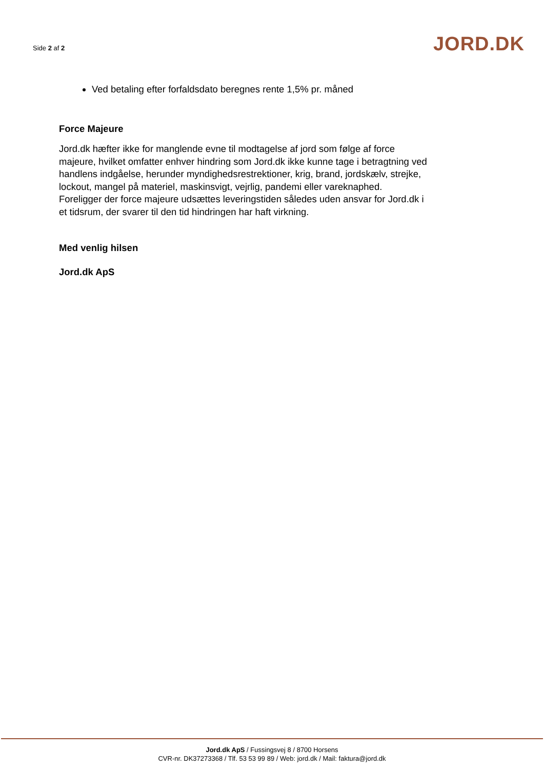Side 2 af 2
JORD.DK
Ved betaling efter forfaldsdato beregnes rente 1,5% pr. måned
Force Majeure
Jord.dk hæfter ikke for manglende evne til modtagelse af jord som følge af force majeure, hvilket omfatter enhver hindring som Jord.dk ikke kunne tage i betragtning ved handlens indgåelse, herunder myndighedsrestrektioner, krig, brand, jordskælv, strejke, lockout, mangel på materiel, maskinsvigt, vejrlig, pandemi eller vareknaphed.
Foreligger der force majeure udsættes leveringstiden således uden ansvar for Jord.dk i et tidsrum, der svarer til den tid hindringen har haft virkning.
Med venlig hilsen
Jord.dk ApS
Jord.dk ApS / Fussingsvej 8 / 8700 Horsens
CVR-nr. DK37273368 / Tlf. 53 53 99 89 / Web: jord.dk / Mail: faktura@jord.dk